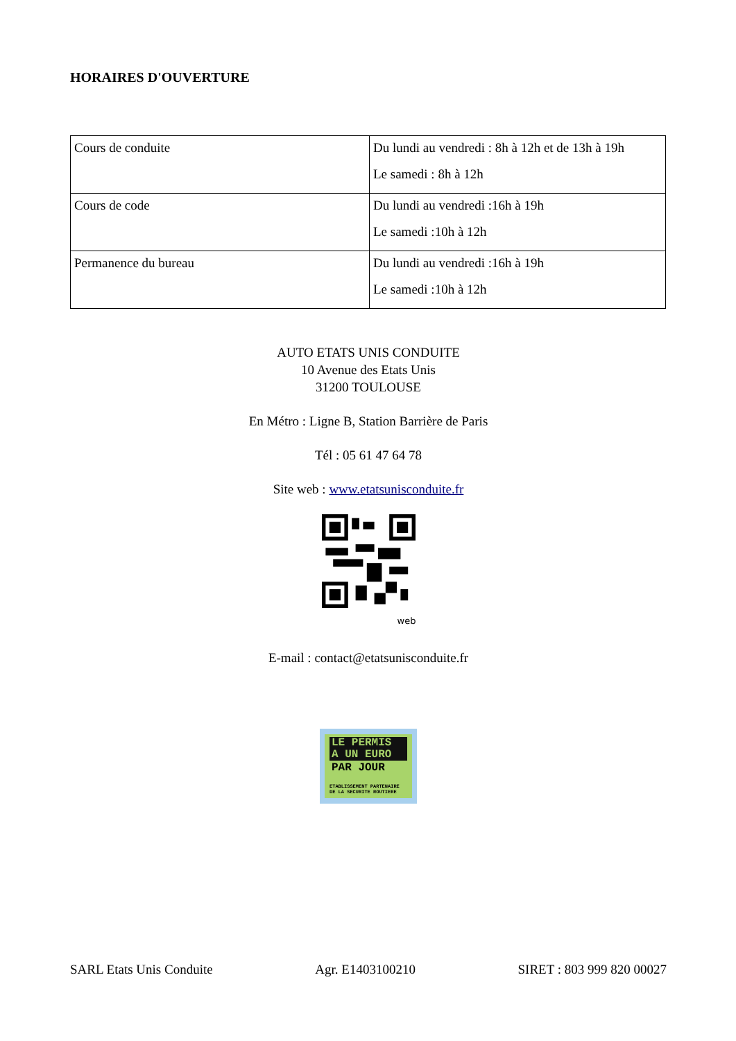HORAIRES D'OUVERTURE
| Cours de conduite | Du lundi au vendredi : 8h à 12h et de 13h à 19h Le samedi : 8h à 12h |
| Cours de code | Du lundi au vendredi :16h à 19h Le samedi :10h à 12h |
| Permanence du bureau | Du lundi au vendredi :16h à 19h Le samedi :10h à 12h |
AUTO ETATS UNIS CONDUITE
10 Avenue des Etats Unis
31200 TOULOUSE
En Métro : Ligne B, Station Barrière de Paris
Tél : 05 61 47 64 78
Site web : www.etatsunisconduite.fr
web
E-mail : contact@etatsunisconduite.fr
LE PERMIS
A UN EURO
PAR JOUR
ETABLISSEMENT PARTENAIRE DE LA SECURITE ROUTIERE
SARL Etats Unis Conduite Agr. E1403100210 SIRET : 803 999 820 00027